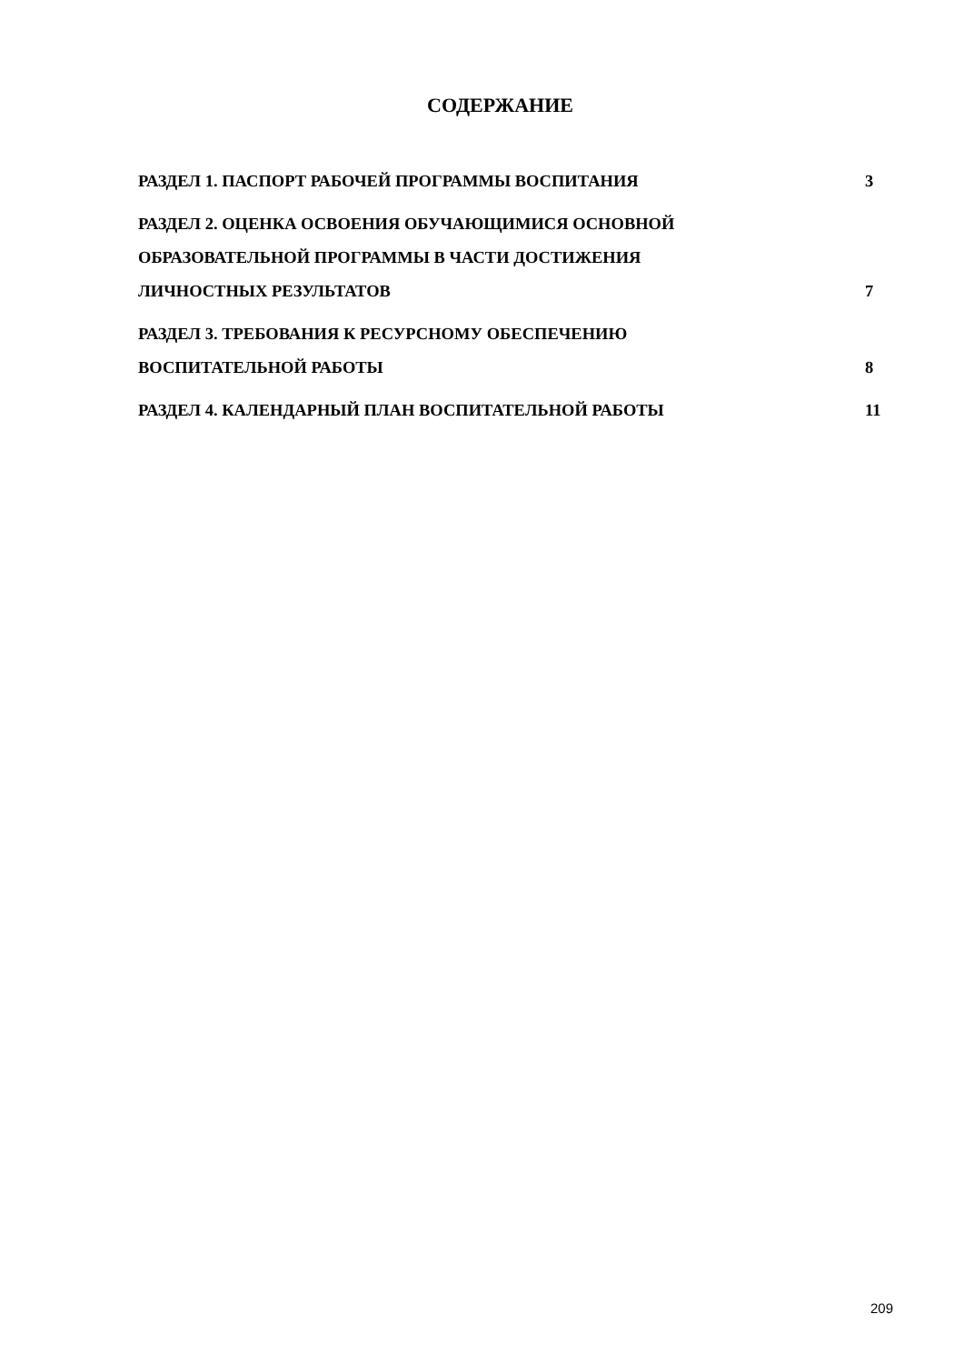СОДЕРЖАНИЕ
РАЗДЕЛ 1. ПАСПОРТ РАБОЧЕЙ ПРОГРАММЫ ВОСПИТАНИЯ 3
РАЗДЕЛ 2. ОЦЕНКА ОСВОЕНИЯ ОБУЧАЮЩИМИСЯ ОСНОВНОЙ
ОБРАЗОВАТЕЛЬНОЙ ПРОГРАММЫ В ЧАСТИ ДОСТИЖЕНИЯ
ЛИЧНОСТНЫХ РЕЗУЛЬТАТОВ 7
РАЗДЕЛ 3. ТРЕБОВАНИЯ К РЕСУРСНОМУ ОБЕСПЕЧЕНИЮ
ВОСПИТАТЕЛЬНОЙ РАБОТЫ 8
РАЗДЕЛ 4. КАЛЕНДАРНЫЙ ПЛАН ВОСПИТАТЕЛЬНОЙ РАБОТЫ 11
209